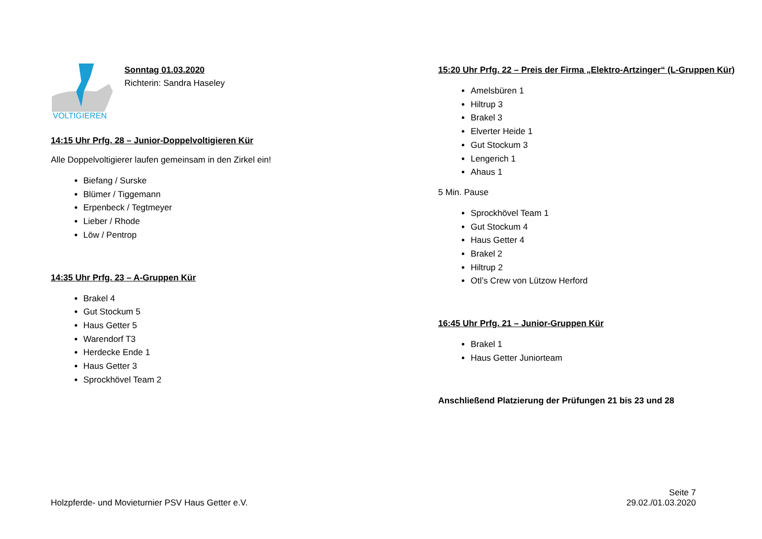VOLTIGIEREN
Sonntag 01.03.2020
Richterin: Sandra Haseley
14:15 Uhr Prfg. 28 – Junior-Doppelvoltigieren Kür
Alle Doppelvoltigierer laufen gemeinsam in den Zirkel ein!
Biefang / Surske
Blümer / Tiggemann
Erpenbeck / Tegtmeyer
Lieber / Rhode
Löw / Pentrop
14:35 Uhr Prfg. 23 – A-Gruppen Kür
Brakel 4
Gut Stockum 5
Haus Getter 5
Warendorf T3
Herdecke Ende 1
Haus Getter 3
Sprockhövel Team 2
15:20 Uhr Prfg. 22 – Preis der Firma „Elektro-Artzinger“ (L-Gruppen Kür)
Amelsbüren 1
Hiltrup 3
Brakel 3
Elverter Heide 1
Gut Stockum 3
Lengerich 1
Ahaus 1
5 Min. Pause
Sprockhövel Team 1
Gut Stockum 4
Haus Getter 4
Brakel 2
Hiltrup 2
Otl’s Crew von Lützow Herford
16:45 Uhr Prfg. 21 – Junior-Gruppen Kür
Brakel 1
Haus Getter Juniorteam
Anschließend Platzierung der Prüfungen 21 bis 23 und 28
Holzpferde- und Movieturnier PSV Haus Getter e.V.
Seite 7
29.02./01.03.2020